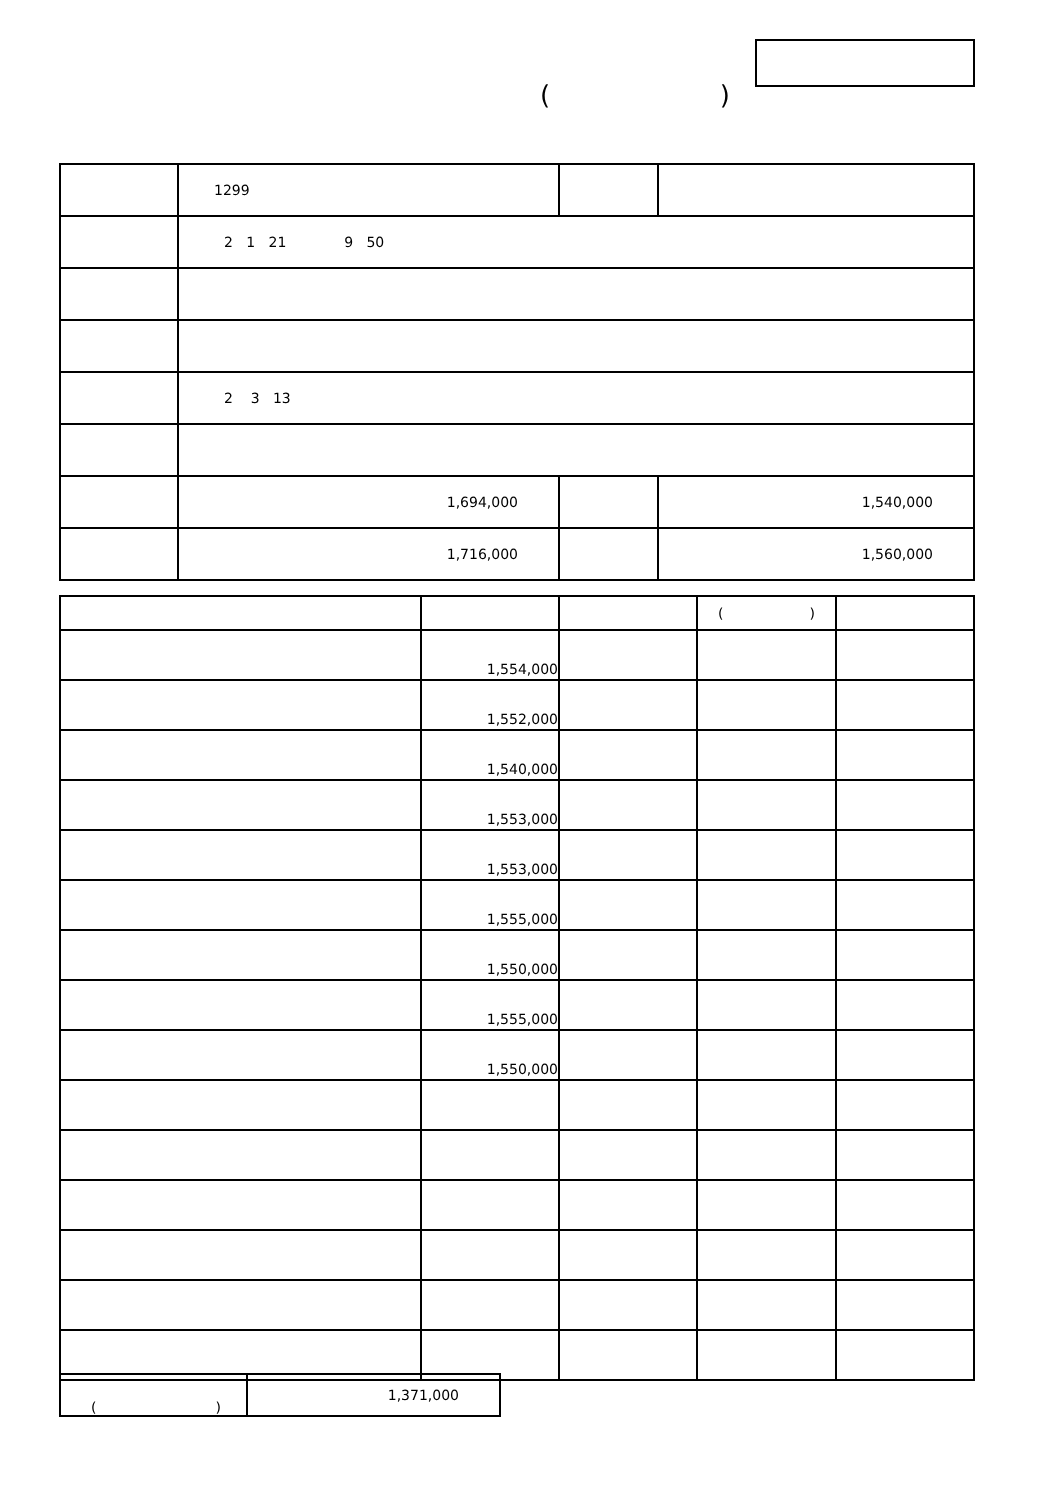()
| | 1299 | | |
| | 2 1 21 9 50 | | |
| | 2 3 13 | | |
| | 1,694,000 | | 1,540,000 |
| | 1,716,000 | | 1,560,000 |
| | | | ( ) | |
| | 1,554,000 | | | |
| | 1,552,000 | | | |
| | 1,540,000 | | | |
| | 1,553,000 | | | |
| | 1,553,000 | | | |
| | 1,555,000 | | | |
| | 1,550,000 | | | |
| | 1,555,000 | | | |
| | 1,550,000 | | | |
| ( ) | 1,371,000 |